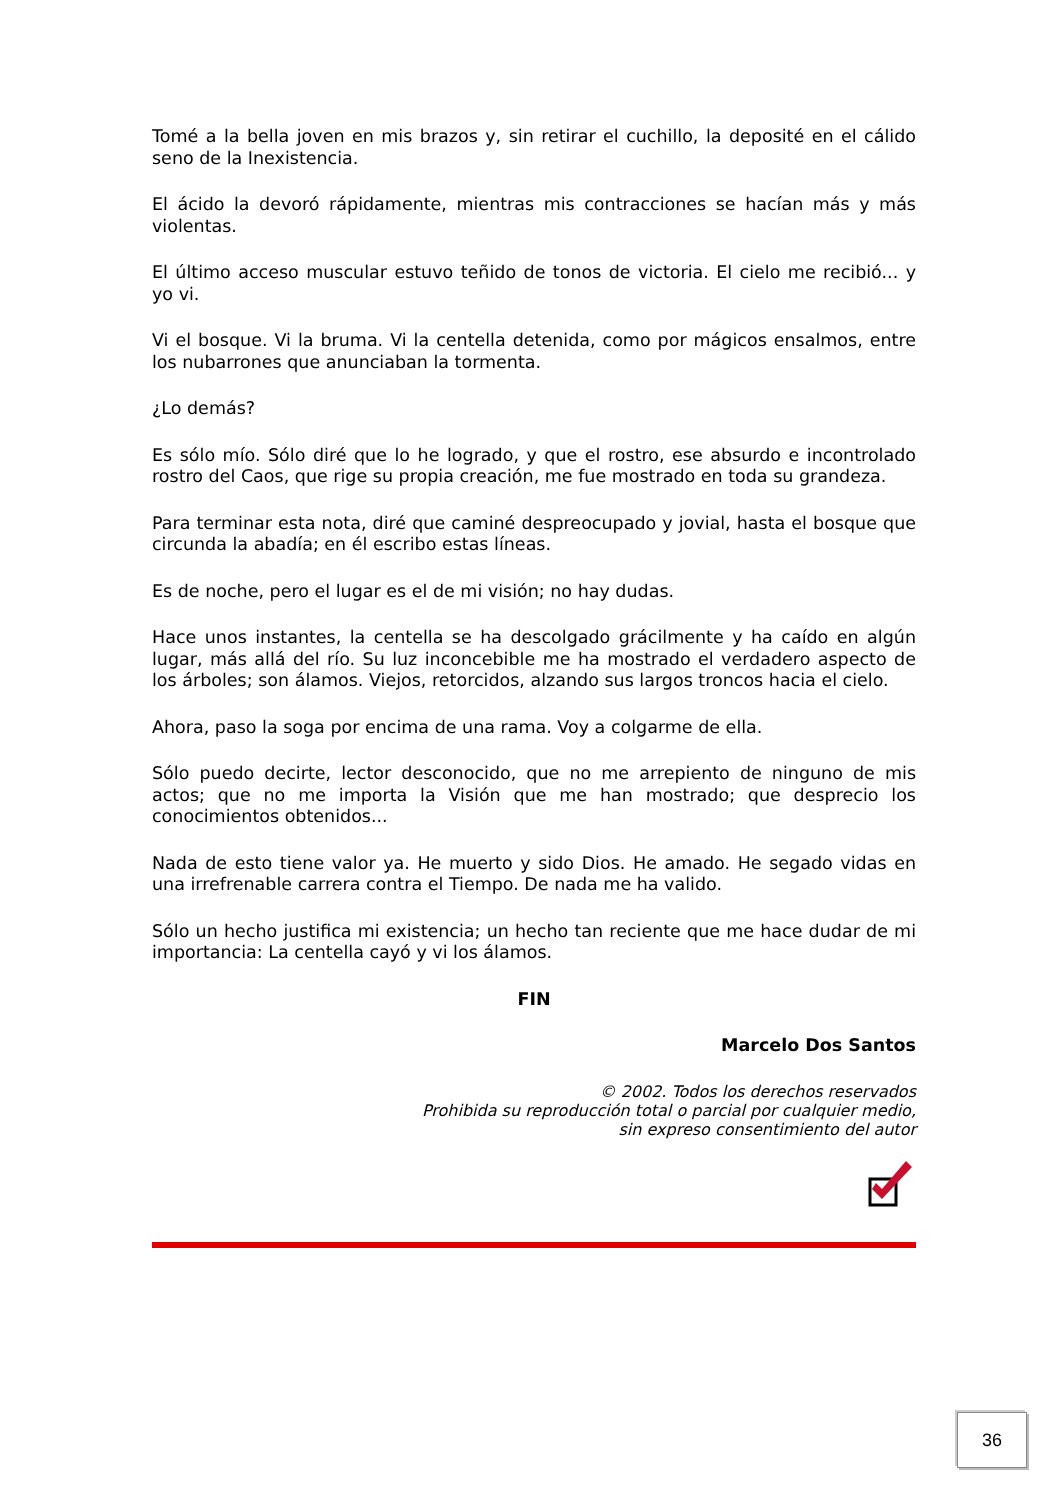Tomé a la bella joven en mis brazos y, sin retirar el cuchillo, la deposité en el cálido seno de la Inexistencia.
El ácido la devoró rápidamente, mientras mis contracciones se hacían más y más violentas.
El último acceso muscular estuvo teñido de tonos de victoria. El cielo me recibió... y yo vi.
Vi el bosque. Vi la bruma. Vi la centella detenida, como por mágicos ensalmos, entre los nubarrones que anunciaban la tormenta.
¿Lo demás?
Es sólo mío. Sólo diré que lo he logrado, y que el rostro, ese absurdo e incontrolado rostro del Caos, que rige su propia creación, me fue mostrado en toda su grandeza.
Para terminar esta nota, diré que caminé despreocupado y jovial, hasta el bosque que circunda la abadía; en él escribo estas líneas.
Es de noche, pero el lugar es el de mi visión; no hay dudas.
Hace unos instantes, la centella se ha descolgado grácilmente y ha caído en algún lugar, más allá del río. Su luz inconcebible me ha mostrado el verdadero aspecto de los árboles; son álamos. Viejos, retorcidos, alzando sus largos troncos hacia el cielo.
Ahora, paso la soga por encima de una rama. Voy a colgarme de ella.
Sólo puedo decirte, lector desconocido, que no me arrepiento de ninguno de mis actos; que no me importa la Visión que me han mostrado; que desprecio los conocimientos obtenidos...
Nada de esto tiene valor ya. He muerto y sido Dios. He amado. He segado vidas en una irrefrenable carrera contra el Tiempo. De nada me ha valido.
Sólo un hecho justifica mi existencia; un hecho tan reciente que me hace dudar de mi importancia: La centella cayó y vi los álamos.
FIN
Marcelo Dos Santos
© 2002. Todos los derechos reservados
Prohibida su reproducción total o parcial por cualquier medio,
sin expreso consentimiento del autor
36